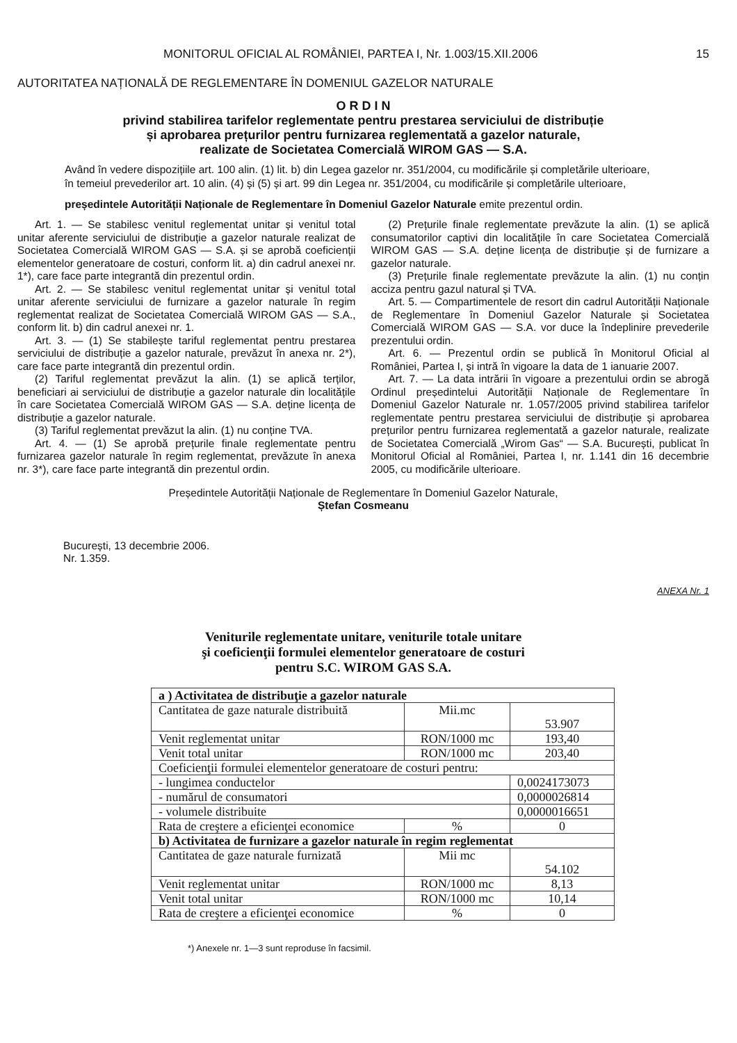MONITORUL OFICIAL AL ROMÂNIEI, PARTEA I, Nr. 1.003/15.XII.2006 15
AUTORITATEA NAȚIONALĂ DE REGLEMENTARE ÎN DOMENIUL GAZELOR NATURALE
O R D I N
privind stabilirea tarifelor reglementate pentru prestarea serviciului de distribuție
și aprobarea prețurilor pentru furnizarea reglementată a gazelor naturale,
realizate de Societatea Comercială WIROM GAS — S.A.
Având în vedere dispozițiile art. 100 alin. (1) lit. b) din Legea gazelor nr. 351/2004, cu modificările și completările ulterioare,
în temeiul prevederilor art. 10 alin. (4) și (5) și art. 99 din Legea nr. 351/2004, cu modificările și completările ulterioare,
președintele Autorității Naționale de Reglementare în Domeniul Gazelor Naturale emite prezentul ordin.
Art. 1. — Se stabilesc venitul reglementat unitar și venitul total unitar aferente serviciului de distribuție a gazelor naturale realizat de Societatea Comercială WIROM GAS — S.A. și se aprobă coeficienții elementelor generatoare de costuri, conform lit. a) din cadrul anexei nr. 1*), care face parte integrantă din prezentul ordin.
Art. 2. — Se stabilesc venitul reglementat unitar și venitul total unitar aferente serviciului de furnizare a gazelor naturale în regim reglementat realizat de Societatea Comercială WIROM GAS — S.A., conform lit. b) din cadrul anexei nr. 1.
Art. 3. — (1) Se stabilește tariful reglementat pentru prestarea serviciului de distribuție a gazelor naturale, prevăzut în anexa nr. 2*), care face parte integrantă din prezentul ordin.
(2) Tariful reglementat prevăzut la alin. (1) se aplică terților, beneficiari ai serviciului de distribuție a gazelor naturale din localitățile în care Societatea Comercială WIROM GAS — S.A. deține licența de distribuție a gazelor naturale.
(3) Tariful reglementat prevăzut la alin. (1) nu conține TVA.
Art. 4. — (1) Se aprobă prețurile finale reglementate pentru furnizarea gazelor naturale în regim reglementat, prevăzute în anexa nr. 3*), care face parte integrantă din prezentul ordin.
(2) Prețurile finale reglementate prevăzute la alin. (1) se aplică consumatorilor captivi din localitățile în care Societatea Comercială WIROM GAS — S.A. deține licența de distribuție și de furnizare a gazelor naturale.
(3) Prețurile finale reglementate prevăzute la alin. (1) nu conțin acciza pentru gazul natural și TVA.
Art. 5. — Compartimentele de resort din cadrul Autorității Naționale de Reglementare în Domeniul Gazelor Naturale și Societatea Comercială WIROM GAS — S.A. vor duce la îndeplinire prevederile prezentului ordin.
Art. 6. — Prezentul ordin se publică în Monitorul Oficial al României, Partea I, și intră în vigoare la data de 1 ianuarie 2007.
Art. 7. — La data intrării în vigoare a prezentului ordin se abrogă Ordinul președintelui Autorității Naționale de Reglementare în Domeniul Gazelor Naturale nr. 1.057/2005 privind stabilirea tarifelor reglementate pentru prestarea serviciului de distribuție și aprobarea prețurilor pentru furnizarea reglementată a gazelor naturale, realizate de Societatea Comercială „Wirom Gas“ — S.A. București, publicat în Monitorul Oficial al României, Partea I, nr. 1.141 din 16 decembrie 2005, cu modificările ulterioare.
Președintele Autorității Naționale de Reglementare în Domeniul Gazelor Naturale,
Ștefan Cosmeanu
București, 13 decembrie 2006.
Nr. 1.359.
ANEXA Nr. 1
Veniturile reglementate unitare, veniturile totale unitare
şi coeficienţii formulei elementelor generatoare de costuri
pentru S.C. WIROM GAS S.A.
| a ) Activitatea de distribuţie a gazelor naturale | | | |
| Cantitatea de gaze naturale distribuită | Mii.mc | 53.907 | |
| Venit reglementat unitar | RON/1000 mc | 193,40 | |
| Venit total unitar | RON/1000 mc | 203,40 | |
| Coeficienţii formulei elementelor generatoare de costuri pentru: | | | |
| - lungimea conductelor | | | 0,0024173073 |
| - numărul de consumatori | | | 0,0000026814 |
| - volumele distribuite | | | 0,0000016651 |
| Rata de creştere a eficienţei economice | % | 0 | |
| b) Activitatea de furnizare a gazelor naturale în regim reglementat | | | |
| Cantitatea de gaze naturale furnizată | Mii mc | 54.102 | |
| Venit reglementat unitar | RON/1000 mc | 8,13 | |
| Venit total unitar | RON/1000 mc | 10,14 | |
| Rata de creştere a eficienţei economice | % | 0 | |
*) Anexele nr. 1—3 sunt reproduse în facsimil.